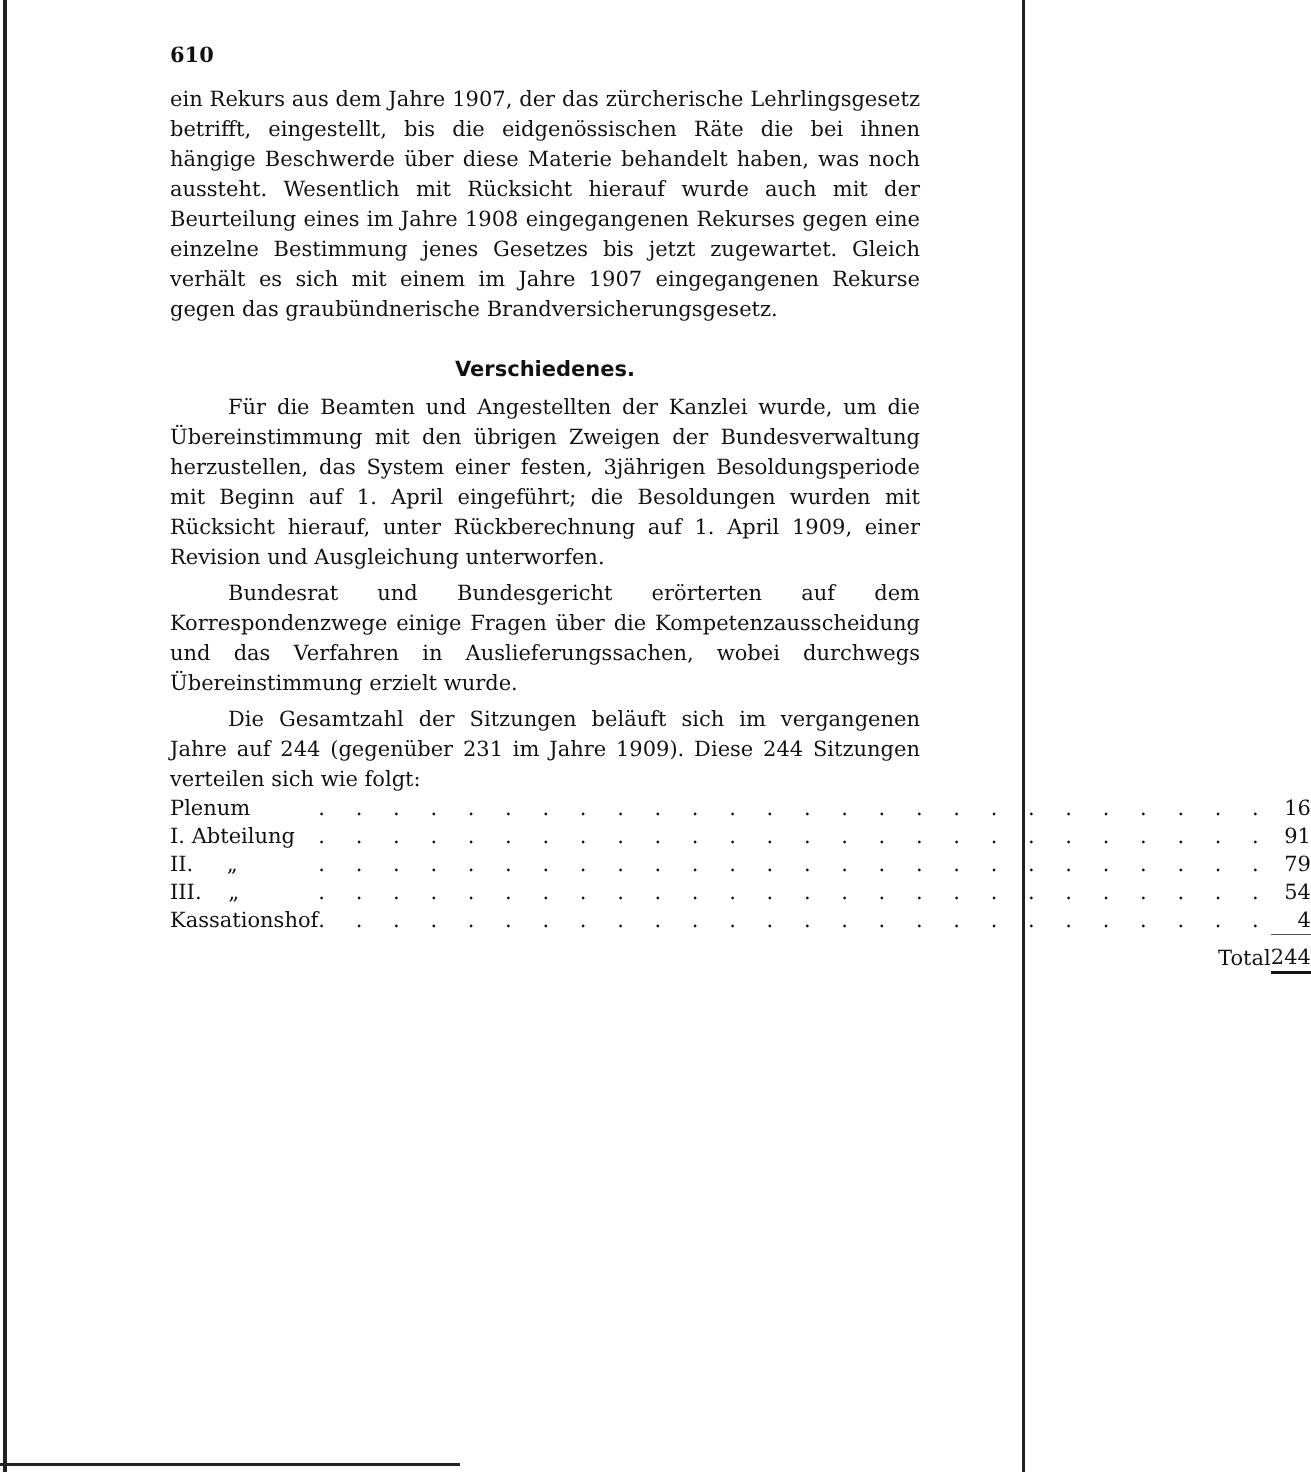610
ein Rekurs aus dem Jahre 1907, der das zürcherische Lehrlingsgesetz betrifft, eingestellt, bis die eidgenössischen Räte die bei ihnen hängige Beschwerde über diese Materie behandelt haben, was noch aussteht. Wesentlich mit Rücksicht hierauf wurde auch mit der Beurteilung eines im Jahre 1908 eingegangenen Rekurses gegen eine einzelne Bestimmung jenes Gesetzes bis jetzt zugewartet. Gleich verhält es sich mit einem im Jahre 1907 eingegangenen Rekurse gegen das graubündnerische Brandversicherungsgesetz.
Verschiedenes.
Für die Beamten und Angestellten der Kanzlei wurde, um die Übereinstimmung mit den übrigen Zweigen der Bundesverwaltung herzustellen, das System einer festen, 3jährigen Besoldungsperiode mit Beginn auf 1. April eingeführt; die Besoldungen wurden mit Rücksicht hierauf, unter Rückberechnung auf 1. April 1909, einer Revision und Ausgleichung unterworfen.
Bundesrat und Bundesgericht erörterten auf dem Korrespondenzwege einige Fragen über die Kompetenzausscheidung und das Verfahren in Auslieferungssachen, wobei durchwegs Übereinstimmung erzielt wurde.
Die Gesamtzahl der Sitzungen beläuft sich im vergangenen Jahre auf 244 (gegenüber 231 im Jahre 1909). Diese 244 Sitzungen verteilen sich wie folgt:
| Plenum | . . . . . . . . . . . . . . . . . . . . . . . . . . | 16 |
| I. Abteilung | . . . . . . . . . . . . . . . . . . . . . . . . . . | 91 |
| II. „ | . . . . . . . . . . . . . . . . . . . . . . . . . . | 79 |
| III. „ | . . . . . . . . . . . . . . . . . . . . . . . . . . | 54 |
| Kassationshof | . . . . . . . . . . . . . . . . . . . . . . . . . . | 4 |
| | Total | 244 |